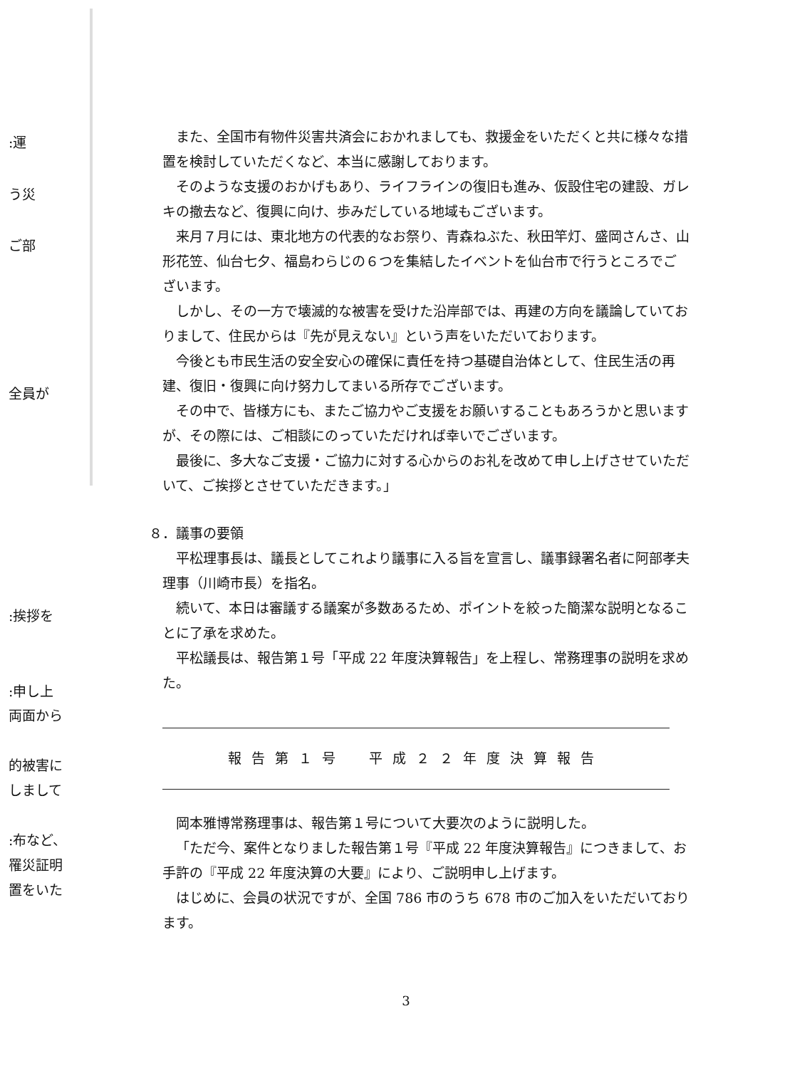:運
う災
ご部
全員が
:挨拶を
:申し上
両面から
的被害に
しまして
:布など、
罹災証明
置をいた
また、全国市有物件災害共済会におかれましても、救援金をいただくと共に様々な措置を検討していただくなど、本当に感謝しております。
そのような支援のおかげもあり、ライフラインの復旧も進み、仮設住宅の建設、ガレキの撤去など、復興に向け、歩みだしている地域もございます。
来月７月には、東北地方の代表的なお祭り、青森ねぶた、秋田竿灯、盛岡さんさ、山形花笠、仙台七夕、福島わらじの６つを集結したイベントを仙台市で行うところでございます。
しかし、その一方で壊滅的な被害を受けた沿岸部では、再建の方向を議論していておりまして、住民からは『先が見えない』という声をいただいております。
今後とも市民生活の安全安心の確保に責任を持つ基礎自治体として、住民生活の再建、復旧・復興に向け努力してまいる所存でございます。
その中で、皆様方にも、またご協力やご支援をお願いすることもあろうかと思いますが、その際には、ご相談にのっていただければ幸いでございます。
最後に、多大なご支援・ご協力に対する心からのお礼を改めて申し上げさせていただいて、ご挨拶とさせていただきます。」
８．議事の要領
平松理事長は、議長としてこれより議事に入る旨を宣言し、議事録署名者に阿部孝夫理事（川崎市長）を指名。
続いて、本日は審議する議案が多数あるため、ポイントを絞った簡潔な説明となることに了承を求めた。
平松議長は、報告第１号「平成 22 年度決算報告」を上程し、常務理事の説明を求めた。
報告第１号　平成２２年度決算報告
岡本雅博常務理事は、報告第１号について大要次のように説明した。
「ただ今、案件となりました報告第１号『平成 22 年度決算報告』につきまして、お手許の『平成 22 年度決算の大要』により、ご説明申し上げます。
はじめに、会員の状況ですが、全国 786 市のうち 678 市のご加入をいただいております。
3